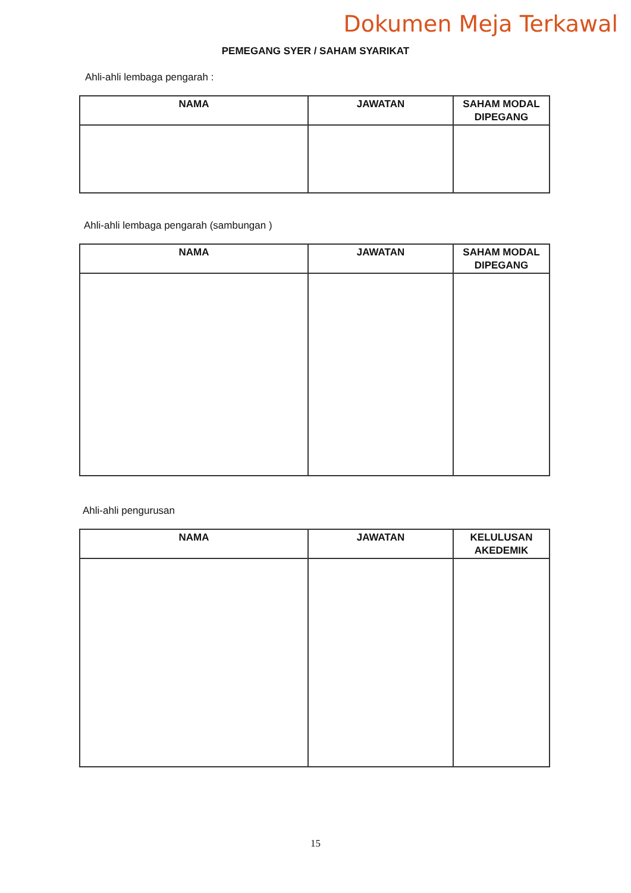Dokumen Meja Terkawal
PEMEGANG SYER / SAHAM SYARIKAT
Ahli-ahli lembaga pengarah :
| NAMA | JAWATAN | SAHAM MODAL DIPEGANG |
| --- | --- | --- |
Ahli-ahli lembaga pengarah (sambungan )
| NAMA | JAWATAN | SAHAM MODAL DIPEGANG |
| --- | --- | --- |
Ahli-ahli pengurusan
| NAMA | JAWATAN | KELULUSAN AKEDEMIK |
| --- | --- | --- |
15